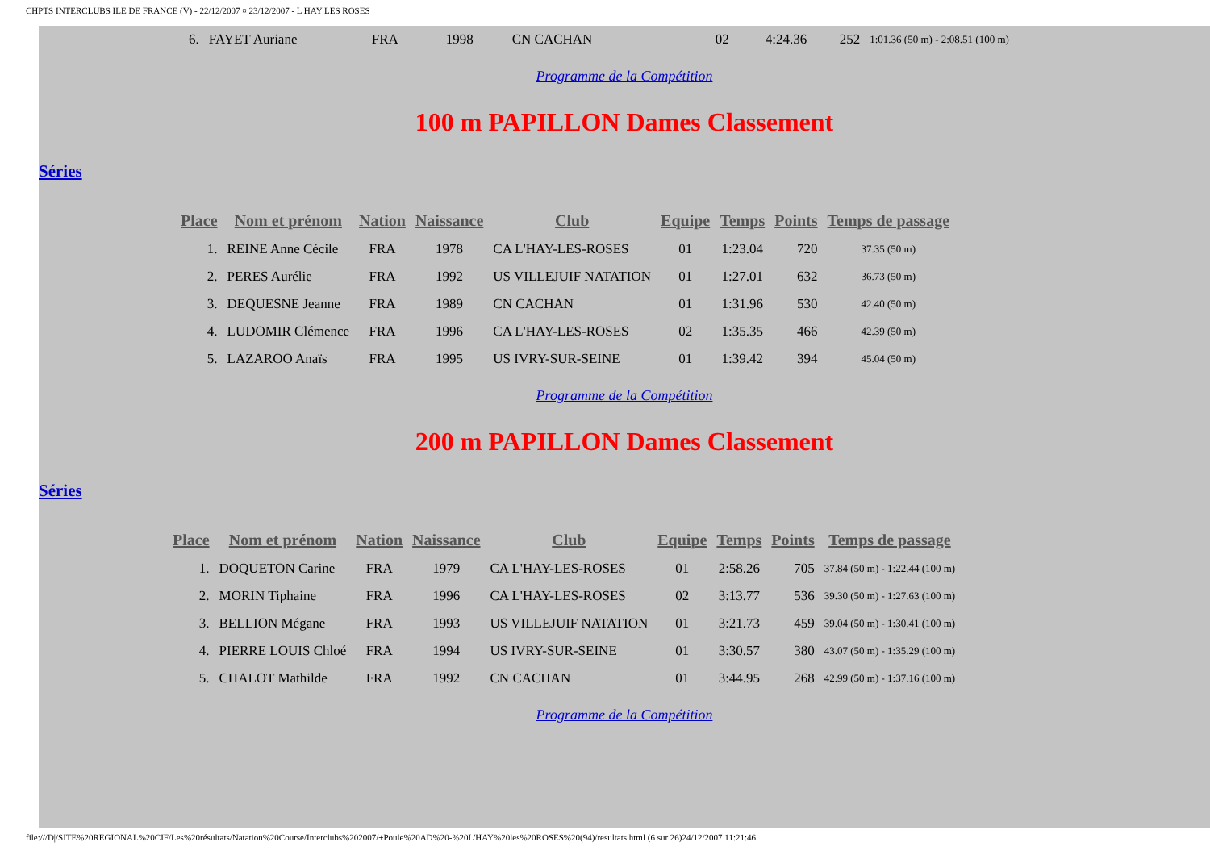CHPTS INTERCLUBS ILE DE FRANCE (V) - 22/12/2007 ¤ 23/12/2007 - L HAY LES ROSES
| 6. | FAYET Auriane | FRA | 1998 | CN CACHAN | 02 | 4:24.36 | 252 | 1:01.36 (50 m) - 2:08.51 (100 m) |
Programme de la Compétition
100 m PAPILLON Dames Classement
Séries
| Place | Nom et prénom | Nation | Naissance | Club | Equipe | Temps | Points | Temps de passage |
| --- | --- | --- | --- | --- | --- | --- | --- | --- |
| 1. | REINE Anne Cécile | FRA | 1978 | CA L'HAY-LES-ROSES | 01 | 1:23.04 | 720 | 37.35 (50 m) |
| 2. | PERES Aurélie | FRA | 1992 | US VILLEJUIF NATATION | 01 | 1:27.01 | 632 | 36.73 (50 m) |
| 3. | DEQUESNE Jeanne | FRA | 1989 | CN CACHAN | 01 | 1:31.96 | 530 | 42.40 (50 m) |
| 4. | LUDOMIR Clémence | FRA | 1996 | CA L'HAY-LES-ROSES | 02 | 1:35.35 | 466 | 42.39 (50 m) |
| 5. | LAZAROO Anaïs | FRA | 1995 | US IVRY-SUR-SEINE | 01 | 1:39.42 | 394 | 45.04 (50 m) |
Programme de la Compétition
200 m PAPILLON Dames Classement
Séries
| Place | Nom et prénom | Nation | Naissance | Club | Equipe | Temps | Points | Temps de passage |
| --- | --- | --- | --- | --- | --- | --- | --- | --- |
| 1. | DOQUETON Carine | FRA | 1979 | CA L'HAY-LES-ROSES | 01 | 2:58.26 | 705 | 37.84 (50 m) - 1:22.44 (100 m) |
| 2. | MORIN Tiphaine | FRA | 1996 | CA L'HAY-LES-ROSES | 02 | 3:13.77 | 536 | 39.30 (50 m) - 1:27.63 (100 m) |
| 3. | BELLION Mégane | FRA | 1993 | US VILLEJUIF NATATION | 01 | 3:21.73 | 459 | 39.04 (50 m) - 1:30.41 (100 m) |
| 4. | PIERRE LOUIS Chloé | FRA | 1994 | US IVRY-SUR-SEINE | 01 | 3:30.57 | 380 | 43.07 (50 m) - 1:35.29 (100 m) |
| 5. | CHALOT Mathilde | FRA | 1992 | CN CACHAN | 01 | 3:44.95 | 268 | 42.99 (50 m) - 1:37.16 (100 m) |
Programme de la Compétition
file:///D|/SITE%20REGIONAL%20CIF/Les%20résultats/Natation%20Course/Interclubs%202007/+Poule%20AD%20-%20L'HAY%20les%20ROSES%20(94)/resultats.html (6 sur 26)24/12/2007 11:21:46